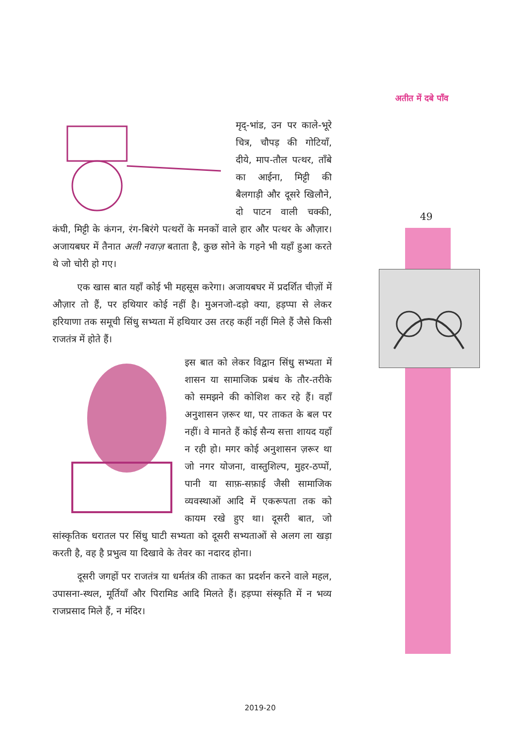अतीत में दबे पाँव
49
मृद्-भांड, उन पर काले-भूरे चित्र, चौपड़ की गोटियाँ, दीये, माप-तौल पत्थर, ताँबे का आईना, मिट्टी की बैलगाड़ी और दूसरे खिलौने, दो पाटन वाली चक्की, कंघी, मिट्टी के कंगन, रंग-बिरंगे पत्थरों के मनकों वाले हार और पत्थर के औज़ार। अजायबघर में तैनात अली नवाज़ बताता है, कुछ सोने के गहने भी यहाँ हुआ करते थे जो चोरी हो गए।
एक खास बात यहाँ कोई भी महसूस करेगा। अजायबघर में प्रदर्शित चीज़ों में औज़ार तो हैं, पर हथियार कोई नहीं है। मुअनजो-दड़ो क्या, हड़प्पा से लेकर हरियाणा तक समूची सिंधु सभ्यता में हथियार उस तरह कहीं नहीं मिले हैं जैसे किसी राजतंत्र में होते हैं।
इस बात को लेकर विद्वान सिंधु सभ्यता में शासन या सामाजिक प्रबंध के तौर-तरीके को समझने की कोशिश कर रहे हैं। वहाँ अनुशासन ज़रूर था, पर ताकत के बल पर नहीं। वे मानते हैं कोई सैन्य सत्ता शायद यहाँ न रही हो। मगर कोई अनुशासन ज़रूर था जो नगर योजना, वास्तुशिल्प, मुहर-ठप्पों, पानी या साफ़-सफ़ाई जैसी सामाजिक व्यवस्थाओं आदि में एकरूपता तक को कायम रखे हुए था। दूसरी बात, जो सांस्कृतिक धरातल पर सिंधु घाटी सभ्यता को दूसरी सभ्यताओं से अलग ला खड़ा करती है, वह है प्रभुत्व या दिखावे के तेवर का नदारद होना।
दूसरी जगहों पर राजतंत्र या धर्मतंत्र की ताकत का प्रदर्शन करने वाले महल, उपासना-स्थल, मूर्तियाँ और पिरामिड आदि मिलते हैं। हड़प्पा संस्कृति में न भव्य राजप्रसाद मिले हैं, न मंदिर।
2019-20